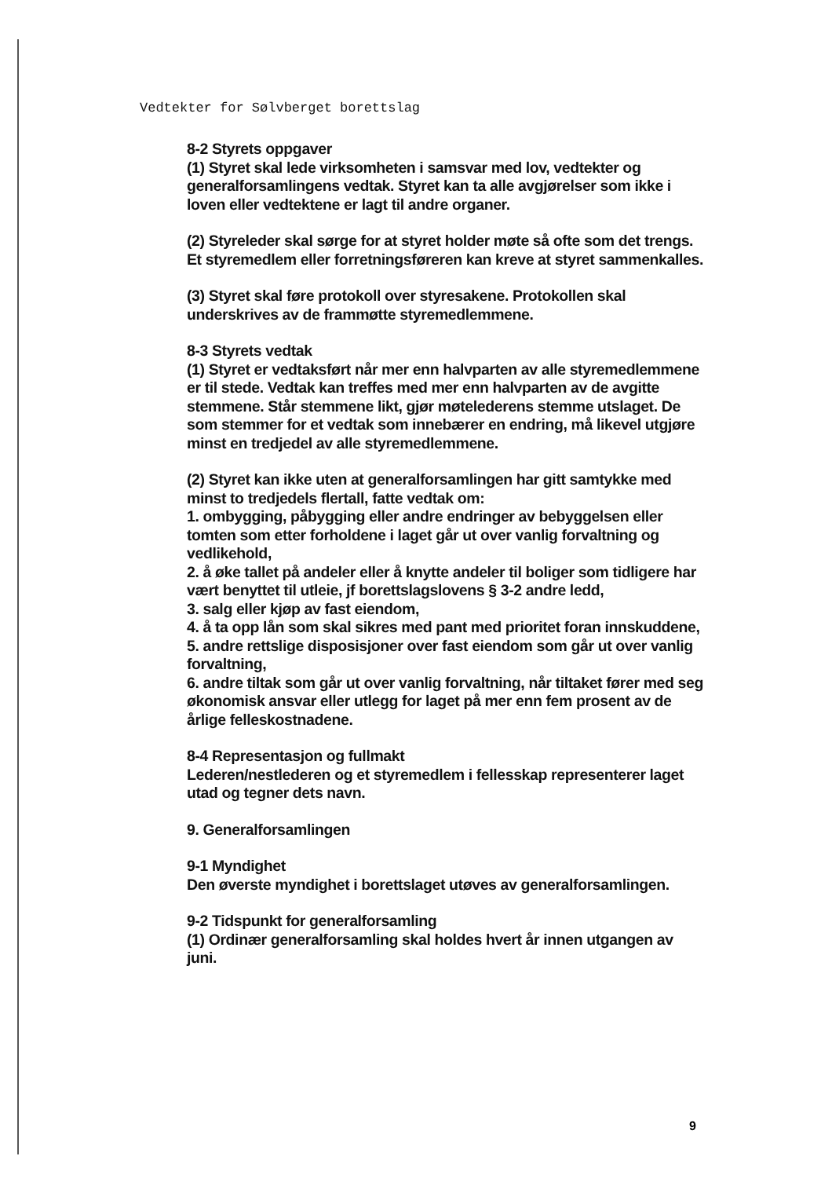Vedtekter for Sølvberget borettslag
8-2 Styrets oppgaver
(1) Styret skal lede virksomheten i samsvar med lov, vedtekter og generalforsamlingens vedtak. Styret kan ta alle avgjørelser som ikke i loven eller vedtektene er lagt til andre organer.
(2) Styreleder skal sørge for at styret holder møte så ofte som det trengs. Et styremedlem eller forretningsføreren kan kreve at styret sammenkalles.
(3) Styret skal føre protokoll over styresakene. Protokollen skal underskrives av de frammøtte styremedlemmene.
8-3 Styrets vedtak
(1) Styret er vedtaksført når mer enn halvparten av alle styremedlemmene er til stede. Vedtak kan treffes med mer enn halvparten av de avgitte stemmene. Står stemmene likt, gjør møtelederens stemme utslaget. De som stemmer for et vedtak som innebærer en endring, må likevel utgjøre minst en tredjedel av alle styremedlemmene.
(2) Styret kan ikke uten at generalforsamlingen har gitt samtykke med minst to tredjedels flertall, fatte vedtak om:
1. ombygging, påbygging eller andre endringer av bebyggelsen eller tomten som etter forholdene i laget går ut over vanlig forvaltning og vedlikehold,
2. å øke tallet på andeler eller å knytte andeler til boliger som tidligere har vært benyttet til utleie, jf borettslagslovens § 3-2 andre ledd,
3. salg eller kjøp av fast eiendom,
4. å ta opp lån som skal sikres med pant med prioritet foran innskuddene,
5. andre rettslige disposisjoner over fast eiendom som går ut over vanlig forvaltning,
6. andre tiltak som går ut over vanlig forvaltning, når tiltaket fører med seg økonomisk ansvar eller utlegg for laget på mer enn fem prosent av de årlige felleskostnadene.
8-4 Representasjon og fullmakt
Lederen/nestlederen og et styremedlem i fellesskap representerer laget utad og tegner dets navn.
9. Generalforsamlingen
9-1 Myndighet
Den øverste myndighet i borettslaget utøves av generalforsamlingen.
9-2 Tidspunkt for generalforsamling
(1) Ordinær generalforsamling skal holdes hvert år innen utgangen av juni.
9